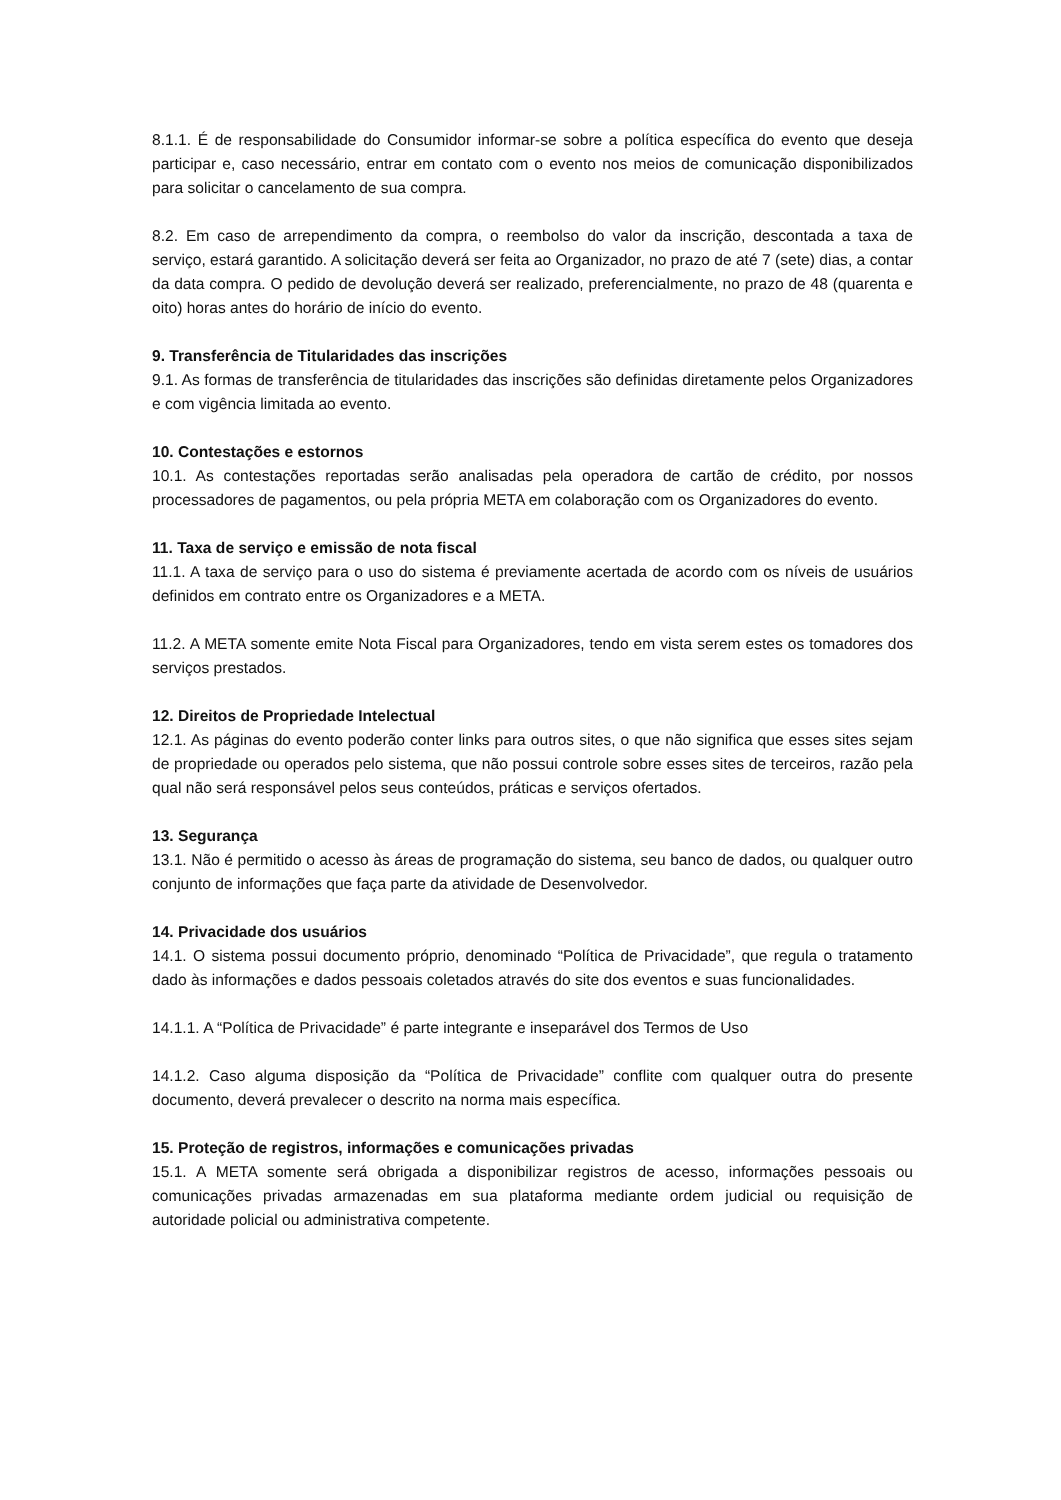8.1.1. É de responsabilidade do Consumidor informar-se sobre a política específica do evento que deseja participar e, caso necessário, entrar em contato com o evento nos meios de comunicação disponibilizados para solicitar o cancelamento de sua compra.
8.2. Em caso de arrependimento da compra, o reembolso do valor da inscrição, descontada a taxa de serviço, estará garantido. A solicitação deverá ser feita ao Organizador, no prazo de até 7 (sete) dias, a contar da data compra. O pedido de devolução deverá ser realizado, preferencialmente, no prazo de 48 (quarenta e oito) horas antes do horário de início do evento.
9. Transferência de Titularidades das inscrições
9.1. As formas de transferência de titularidades das inscrições são definidas diretamente pelos Organizadores e com vigência limitada ao evento.
10. Contestações e estornos
10.1. As contestações reportadas serão analisadas pela operadora de cartão de crédito, por nossos processadores de pagamentos, ou pela própria META em colaboração com os Organizadores do evento.
11. Taxa de serviço e emissão de nota fiscal
11.1. A taxa de serviço para o uso do sistema é previamente acertada de acordo com os níveis de usuários definidos em contrato entre os Organizadores e a META.
11.2. A META somente emite Nota Fiscal para Organizadores, tendo em vista serem estes os tomadores dos serviços prestados.
12. Direitos de Propriedade Intelectual
12.1. As páginas do evento poderão conter links para outros sites, o que não significa que esses sites sejam de propriedade ou operados pelo sistema, que não possui controle sobre esses sites de terceiros, razão pela qual não será responsável pelos seus conteúdos, práticas e serviços ofertados.
13. Segurança
13.1. Não é permitido o acesso às áreas de programação do sistema, seu banco de dados, ou qualquer outro conjunto de informações que faça parte da atividade de Desenvolvedor.
14. Privacidade dos usuários
14.1. O sistema possui documento próprio, denominado “Política de Privacidade”, que regula o tratamento dado às informações e dados pessoais coletados através do site dos eventos e suas funcionalidades.
14.1.1. A “Política de Privacidade” é parte integrante e inseparável dos Termos de Uso
14.1.2. Caso alguma disposição da “Política de Privacidade” conflite com qualquer outra do presente documento, deverá prevalecer o descrito na norma mais específica.
15. Proteção de registros, informações e comunicações privadas
15.1. A META somente será obrigada a disponibilizar registros de acesso, informações pessoais ou comunicações privadas armazenadas em sua plataforma mediante ordem judicial ou requisição de autoridade policial ou administrativa competente.